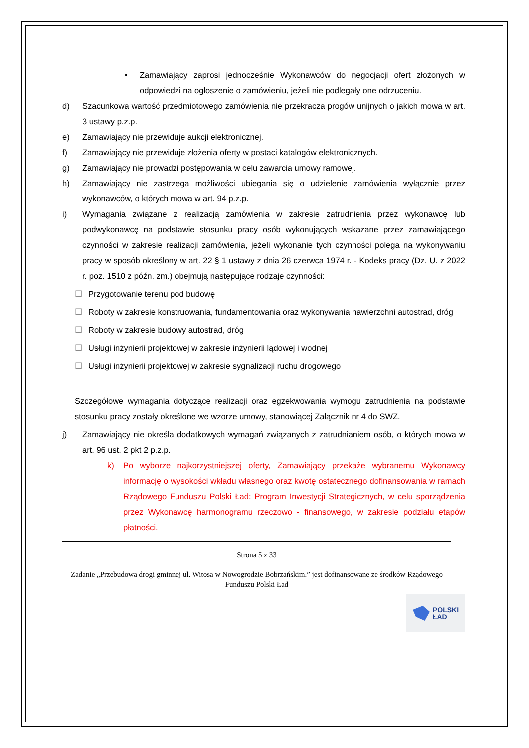• Zamawiający zaprosi jednocześnie Wykonawców do negocjacji ofert złożonych w odpowiedzi na ogłoszenie o zamówieniu, jeżeli nie podlegały one odrzuceniu.
d) Szacunkowa wartość przedmiotowego zamówienia nie przekracza progów unijnych o jakich mowa w art. 3 ustawy p.z.p.
e) Zamawiający nie przewiduje aukcji elektronicznej.
f) Zamawiający nie przewiduje złożenia oferty w postaci katalogów elektronicznych.
g) Zamawiający nie prowadzi postępowania w celu zawarcia umowy ramowej.
h) Zamawiający nie zastrzega możliwości ubiegania się o udzielenie zamówienia wyłącznie przez wykonawców, o których mowa w art. 94 p.z.p.
i) Wymagania związane z realizacją zamówienia w zakresie zatrudnienia przez wykonawcę lub podwykonawcę na podstawie stosunku pracy osób wykonujących wskazane przez zamawiającego czynności w zakresie realizacji zamówienia, jeżeli wykonanie tych czynności polega na wykonywaniu pracy w sposób określony w art. 22 § 1 ustawy z dnia 26 czerwca 1974 r. - Kodeks pracy (Dz. U. z 2022 r. poz. 1510 z późn. zm.) obejmują następujące rodzaje czynności:
☐ Przygotowanie terenu pod budowę
☐ Roboty w zakresie konstruowania, fundamentowania oraz wykonywania nawierzchni autostrad, dróg
☐ Roboty w zakresie budowy autostrad, dróg
☐ Usługi inżynierii projektowej w zakresie inżynierii lądowej i wodnej
☐ Usługi inżynierii projektowej w zakresie sygnalizacji ruchu drogowego
Szczegółowe wymagania dotyczące realizacji oraz egzekwowania wymogu zatrudnienia na podstawie stosunku pracy zostały określone we wzorze umowy, stanowiącej Załącznik nr 4 do SWZ.
j) Zamawiający nie określa dodatkowych wymagań związanych z zatrudnianiem osób, o których mowa w art. 96 ust. 2 pkt 2 p.z.p.
k) Po wyborze najkorzystniejszej oferty, Zamawiający przekaże wybranemu Wykonawcy informację o wysokości wkładu własnego oraz kwotę ostatecznego dofinansowania w ramach Rządowego Funduszu Polski Ład: Program Inwestycji Strategicznych, w celu sporządzenia przez Wykonawcę harmonogramu rzeczowo - finansowego, w zakresie podziału etapów płatności.
Strona 5 z 33
Zadanie „Przebudowa drogi gminnej ul. Witosa w Nowogrodzie Bobrzańskim.” jest dofinansowane ze środków Rządowego Funduszu Polski Ład
POLSKI
ŁAD